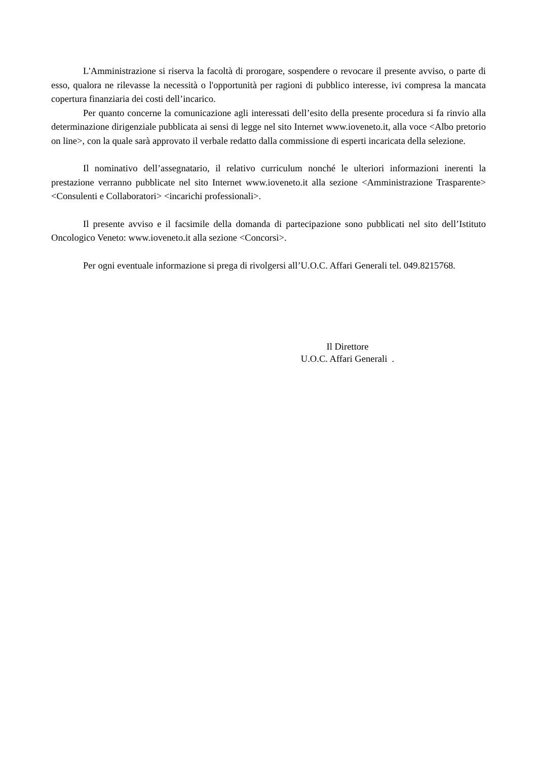L'Amministrazione si riserva la facoltà di prorogare, sospendere o revocare il presente avviso, o parte di esso, qualora ne rilevasse la necessità o l'opportunità per ragioni di pubblico interesse, ivi compresa la mancata copertura finanziaria dei costi dell’incarico.
Per quanto concerne la comunicazione agli interessati dell’esito della presente procedura si fa rinvio alla determinazione dirigenziale pubblicata ai sensi di legge nel sito Internet www.ioveneto.it, alla voce <Albo pretorio on line>, con la quale sarà approvato il verbale redatto dalla commissione di esperti incaricata della selezione.
Il nominativo dell’assegnatario, il relativo curriculum nonché le ulteriori informazioni inerenti la prestazione verranno pubblicate nel sito Internet www.ioveneto.it alla sezione <Amministrazione Trasparente> <Consulenti e Collaboratori> <incarichi professionali>.
Il presente avviso e il facsimile della domanda di partecipazione sono pubblicati nel sito dell’Istituto Oncologico Veneto: www.ioveneto.it alla sezione <Concorsi>.
Per ogni eventuale informazione si prega di rivolgersi all’U.O.C. Affari Generali tel. 049.8215768.
Il Direttore
U.O.C. Affari Generali .